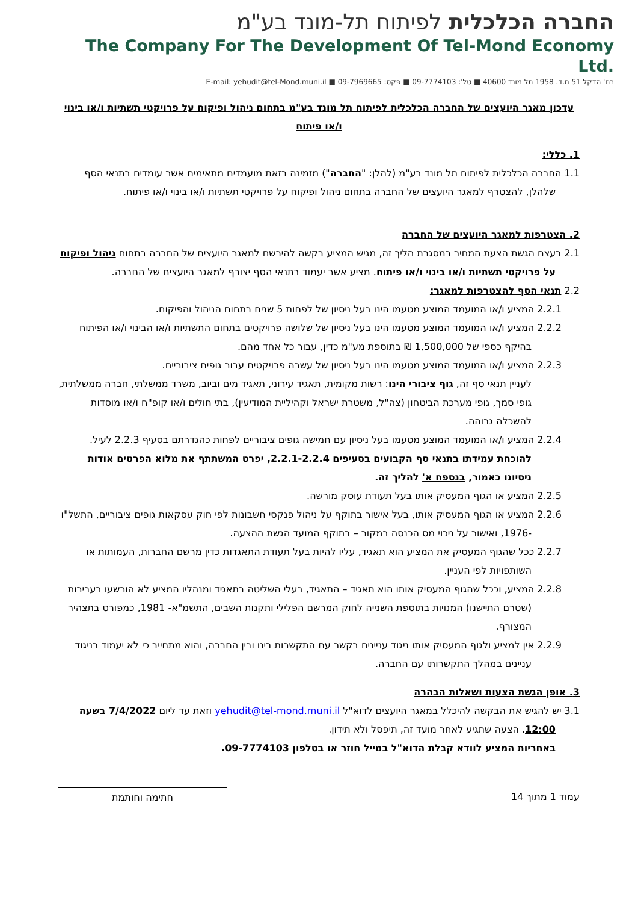החברה הכלכלית לפיתוח תל-מונד בע"מ
The Company For The Development Of Tel-Mond Economy Ltd.
רח' הדקל 51 ת.ד. 1958 תל מונד 40600 ■ טל': 09-7774103 ■ פקס: 09-7969665 ■ E-mail: yehudit@tel-Mond.muni.il
עדכון מאגר היועצים של החברה הכלכלית לפיתוח תל מונד בע"מ בתחום ניהול ופיקוח על פרויקטי תשתיות ו/או בינוי ו/או פיתוח
1. כללי:
1.1 החברה הכלכלית לפיתוח תל מונד בע"מ (להלן: "החברה") מזמינה בזאת מועמדים מתאימים אשר עומדים בתנאי הסף שלהלן, להצטרף למאגר היועצים של החברה בתחום ניהול ופיקוח על פרויקטי תשתיות ו/או בינוי ו/או פיתוח.
2. הצטרפות למאגר היועצים של החברה
2.1 בעצם הגשת הצעת המחיר במסגרת הליך זה, מגיש המציע בקשה להירשם למאגר היועצים של החברה בתחום ניהול ופיקוח על פרויקטי תשתיות ו/או בינוי ו/או פיתוח. מציע אשר יעמוד בתנאי הסף יצורף למאגר היועצים של החברה.
2.2 תנאי הסף להצטרפות למאגר:
2.2.1 המציע ו/או המועמד המוצע מטעמו הינו בעל ניסיון של לפחות 5 שנים בתחום הניהול והפיקוח.
2.2.2 המציע ו/או המועמד המוצע מטעמו הינו בעל ניסיון של שלושה פרויקטים בתחום התשתיות ו/או הבינוי ו/או הפיתוח בהיקף כספי של 1,500,000 ₪ בתוספת מע"מ כדין, עבור כל אחד מהם.
2.2.3 המציע ו/או המועמד המוצע מטעמו הינו בעל ניסיון של עשרה פרויקטים עבור גופים ציבוריים.
לעניין תנאי סף זה, גוף ציבורי הינו: רשות מקומית, תאגיד עירוני, תאגיד מים וביוב, משרד ממשלתי, חברה ממשלתית, גופי סמך, גופי מערכת הביטחון (צה"ל, משטרת ישראל וקהיליית המודיעין), בתי חולים ו/או קופ"ח ו/או מוסדות להשכלה גבוהה.
2.2.4 המציע ו/או המועמד המוצע מטעמו בעל ניסיון עם חמישה גופים ציבוריים לפחות כהגדרתם בסעיף 2.2.3 לעיל.
להוכחת עמידתו בתנאי סף הקבועים בסעיפים 2.2.1-2.2.4, יפרט המשתתף את מלוא הפרטים אודות ניסיונו כאמור, בנספח א' להליך זה.
2.2.5 המציע או הגוף המעסיק אותו בעל תעודת עוסק מורשה.
2.2.6 המציע או הגוף המעסיק אותו, בעל אישור בתוקף על ניהול פנקסי חשבונות לפי חוק עסקאות גופים ציבוריים, התשל"ו -1976, ואישור על ניכוי מס הכנסה במקור – בתוקף המועד הגשת ההצעה.
2.2.7 ככל שהגוף המעסיק את המציע הוא תאגיד, עליו להיות בעל תעודת התאגדות כדין מרשם החברות, העמותות או השותפויות לפי העניין.
2.2.8 המציע, וככל שהגוף המעסיק אותו הוא תאגיד – התאגיד, בעלי השליטה בתאגיד ומנהליו המציע לא הורשעו בעבירות (שטרם התיישנו) המנויות בתוספת השנייה לחוק המרשם הפלילי ותקנות השבים, התשמ"א- 1981, כמפורט בתצהיר המצורף.
2.2.9 אין למציע ולגוף המעסיק אותו ניגוד עניינים בקשר עם התקשרות בינו ובין החברה, והוא מתחייב כי לא יעמוד בניגוד עניינים במהלך התקשרותו עם החברה.
3. אופן הגשת הצעות ושאלות הבהרה
3.1 יש להגיש את הבקשה להיכלל במאגר היועצים לדוא"ל yehudit@tel-mond.muni.il וזאת עד ליום 7/4/2022 בשעה 12:00. הצעה שתגיע לאחר מועד זה, תיפסל ולא תידון.
באחריות המציע לוודא קבלת הדוא"ל במייל חוזר או בטלפון 09-7774103.
עמוד 1 מתוך 14 חתימה וחותמת